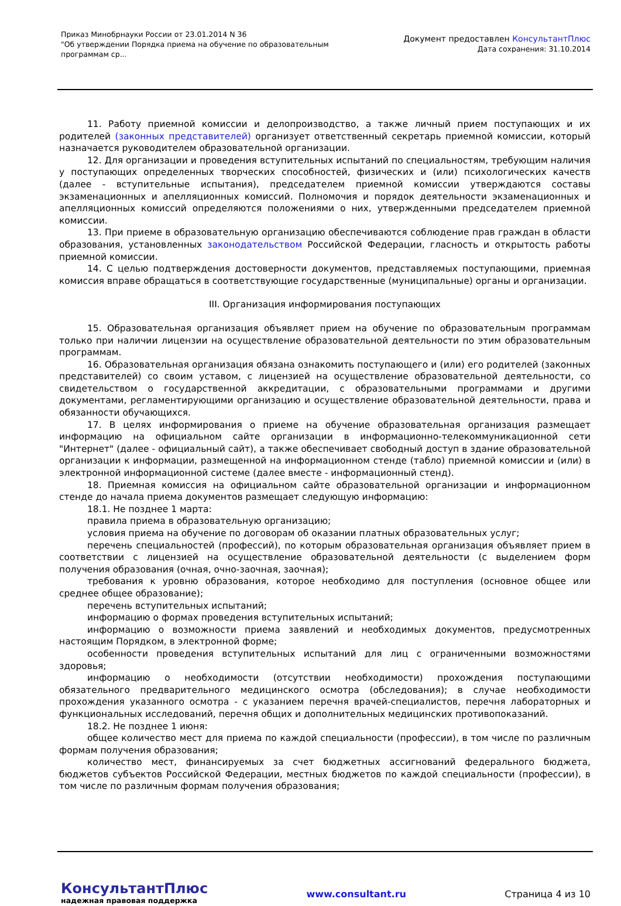Приказ Минобрнауки России от 23.01.2014 N 36
"Об утверждении Порядка приема на обучение по образовательным
программам ср...
Документ предоставлен КонсультантПлюс
Дата сохранения: 31.10.2014
11. Работу приемной комиссии и делопроизводство, а также личный прием поступающих и их родителей (законных представителей) организует ответственный секретарь приемной комиссии, который назначается руководителем образовательной организации.
12. Для организации и проведения вступительных испытаний по специальностям, требующим наличия у поступающих определенных творческих способностей, физических и (или) психологических качеств (далее - вступительные испытания), председателем приемной комиссии утверждаются составы экзаменационных и апелляционных комиссий. Полномочия и порядок деятельности экзаменационных и апелляционных комиссий определяются положениями о них, утвержденными председателем приемной комиссии.
13. При приеме в образовательную организацию обеспечиваются соблюдение прав граждан в области образования, установленных законодательством Российской Федерации, гласность и открытость работы приемной комиссии.
14. С целью подтверждения достоверности документов, представляемых поступающими, приемная комиссия вправе обращаться в соответствующие государственные (муниципальные) органы и организации.
III. Организация информирования поступающих
15. Образовательная организация объявляет прием на обучение по образовательным программам только при наличии лицензии на осуществление образовательной деятельности по этим образовательным программам.
16. Образовательная организация обязана ознакомить поступающего и (или) его родителей (законных представителей) со своим уставом, с лицензией на осуществление образовательной деятельности, со свидетельством о государственной аккредитации, с образовательными программами и другими документами, регламентирующими организацию и осуществление образовательной деятельности, права и обязанности обучающихся.
17. В целях информирования о приеме на обучение образовательная организация размещает информацию на официальном сайте организации в информационно-телекоммуникационной сети "Интернет" (далее - официальный сайт), а также обеспечивает свободный доступ в здание образовательной организации к информации, размещенной на информационном стенде (табло) приемной комиссии и (или) в электронной информационной системе (далее вместе - информационный стенд).
18. Приемная комиссия на официальном сайте образовательной организации и информационном стенде до начала приема документов размещает следующую информацию:
18.1. Не позднее 1 марта:
правила приема в образовательную организацию;
условия приема на обучение по договорам об оказании платных образовательных услуг;
перечень специальностей (профессий), по которым образовательная организация объявляет прием в соответствии с лицензией на осуществление образовательной деятельности (с выделением форм получения образования (очная, очно-заочная, заочная);
требования к уровню образования, которое необходимо для поступления (основное общее или среднее общее образование);
перечень вступительных испытаний;
информацию о формах проведения вступительных испытаний;
информацию о возможности приема заявлений и необходимых документов, предусмотренных настоящим Порядком, в электронной форме;
особенности проведения вступительных испытаний для лиц с ограниченными возможностями здоровья;
информацию о необходимости (отсутствии необходимости) прохождения поступающими обязательного предварительного медицинского осмотра (обследования); в случае необходимости прохождения указанного осмотра - с указанием перечня врачей-специалистов, перечня лабораторных и функциональных исследований, перечня общих и дополнительных медицинских противопоказаний.
18.2. Не позднее 1 июня:
общее количество мест для приема по каждой специальности (профессии), в том числе по различным формам получения образования;
количество мест, финансируемых за счет бюджетных ассигнований федерального бюджета, бюджетов субъектов Российской Федерации, местных бюджетов по каждой специальности (профессии), в том числе по различным формам получения образования;
КонсультантПлюс
надежная правовая поддержка
www.consultant.ru Страница 4 из 10